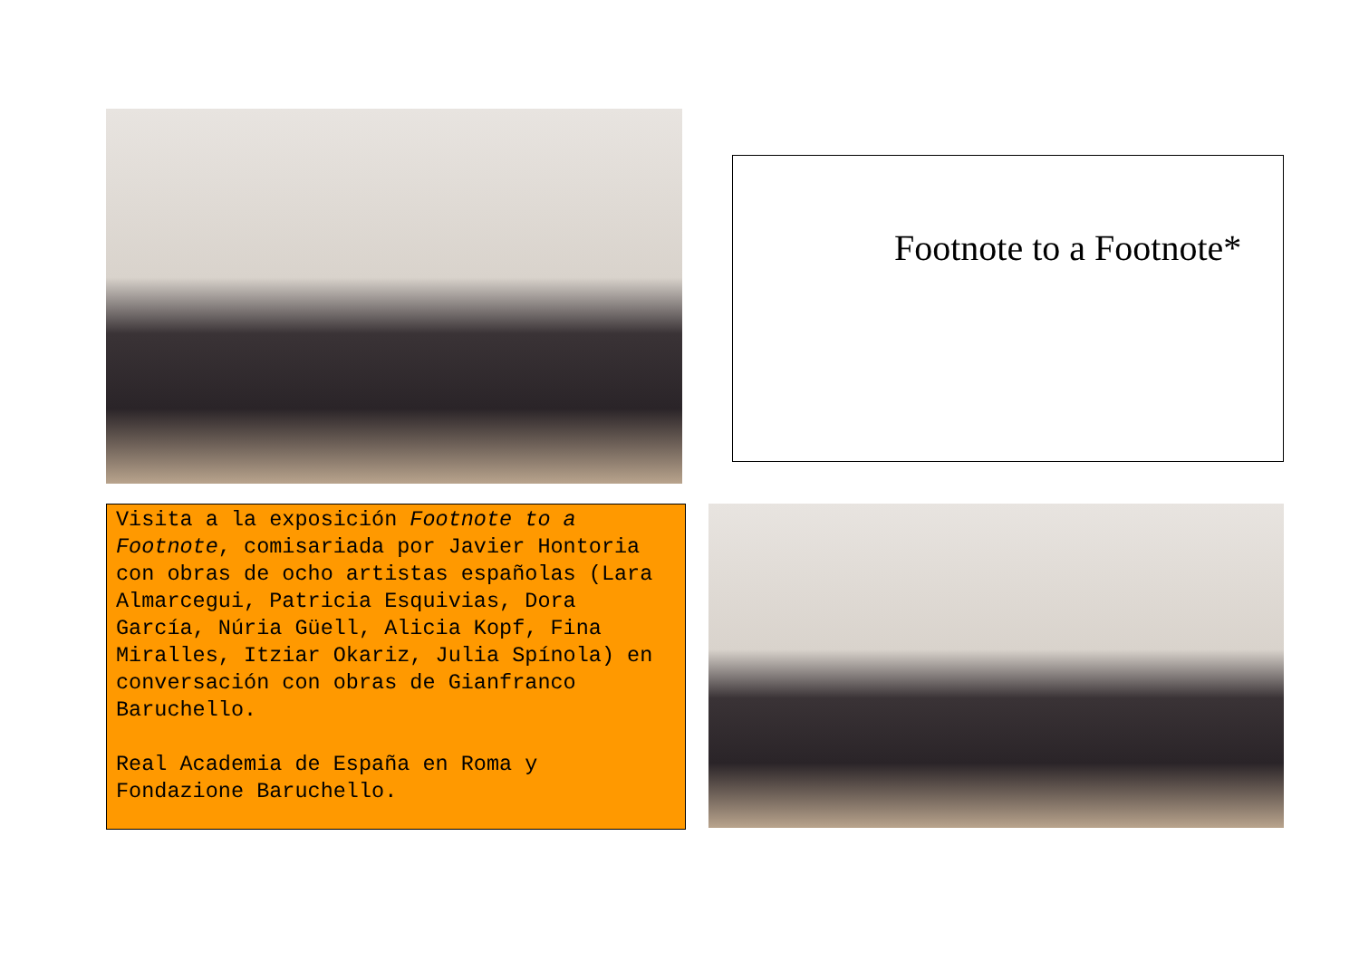Footnote to a Footnote*
Visita a la exposición Footnote to a Footnote, comisariada por Javier Hontoria con obras de ocho artistas españolas (Lara Almarcegui, Patricia Esquivias, Dora García, Núria Güell, Alicia Kopf, Fina Miralles, Itziar Okariz, Julia Spínola) en conversación con obras de Gianfranco Baruchello.
Real Academia de España en Roma y Fondazione Baruchello.